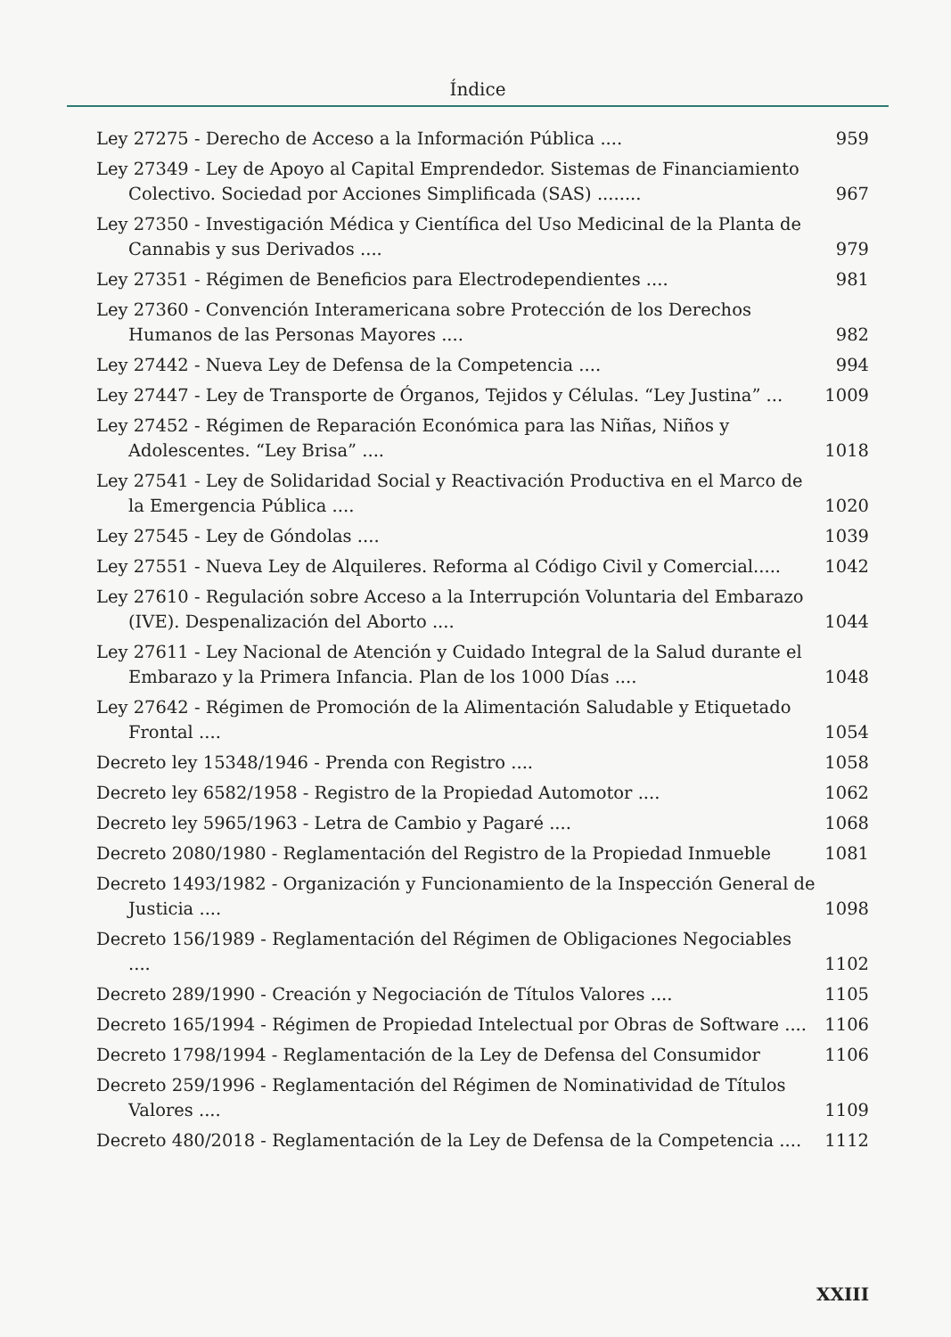Índice
Ley 27275 - Derecho de Acceso a la Información Pública ....
959
Ley 27349 - Ley de Apoyo al Capital Emprendedor. Sistemas de Financiamiento Colectivo. Sociedad por Acciones Simplificada (SAS) ........
967
Ley 27350 - Investigación Médica y Científica del Uso Medicinal de la Planta de Cannabis y sus Derivados ....
979
Ley 27351 - Régimen de Beneficios para Electrodependientes ....
981
Ley 27360 - Convención Interamericana sobre Protección de los Derechos Humanos de las Personas Mayores ....
982
Ley 27442 - Nueva Ley de Defensa de la Competencia ....
994
Ley 27447 - Ley de Transporte de Órganos, Tejidos y Células. “Ley Justina” ...
1009
Ley 27452 - Régimen de Reparación Económica para las Niñas, Niños y Adolescentes. “Ley Brisa” ....
1018
Ley 27541 - Ley de Solidaridad Social y Reactivación Productiva en el Marco de la Emergencia Pública ....
1020
Ley 27545 - Ley de Góndolas ....
1039
Ley 27551 - Nueva Ley de Alquileres. Reforma al Código Civil y Comercial.....
1042
Ley 27610 - Regulación sobre Acceso a la Interrupción Voluntaria del Embarazo (IVE). Despenalización del Aborto ....
1044
Ley 27611 - Ley Nacional de Atención y Cuidado Integral de la Salud durante el Embarazo y la Primera Infancia. Plan de los 1000 Días ....
1048
Ley 27642 - Régimen de Promoción de la Alimentación Saludable y Etiquetado Frontal ....
1054
Decreto ley 15348/1946 - Prenda con Registro ....
1058
Decreto ley 6582/1958 - Registro de la Propiedad Automotor ....
1062
Decreto ley 5965/1963 - Letra de Cambio y Pagaré ....
1068
Decreto 2080/1980 - Reglamentación del Registro de la Propiedad Inmueble
1081
Decreto 1493/1982 - Organización y Funcionamiento de la Inspección General de Justicia ....
1098
Decreto 156/1989 - Reglamentación del Régimen de Obligaciones Negociables ....
1102
Decreto 289/1990 - Creación y Negociación de Títulos Valores ....
1105
Decreto 165/1994 - Régimen de Propiedad Intelectual por Obras de Software ....
1106
Decreto 1798/1994 - Reglamentación de la Ley de Defensa del Consumidor
1106
Decreto 259/1996 - Reglamentación del Régimen de Nominatividad de Títulos Valores ....
1109
Decreto 480/2018 - Reglamentación de la Ley de Defensa de la Competencia ....
1112
XXIII